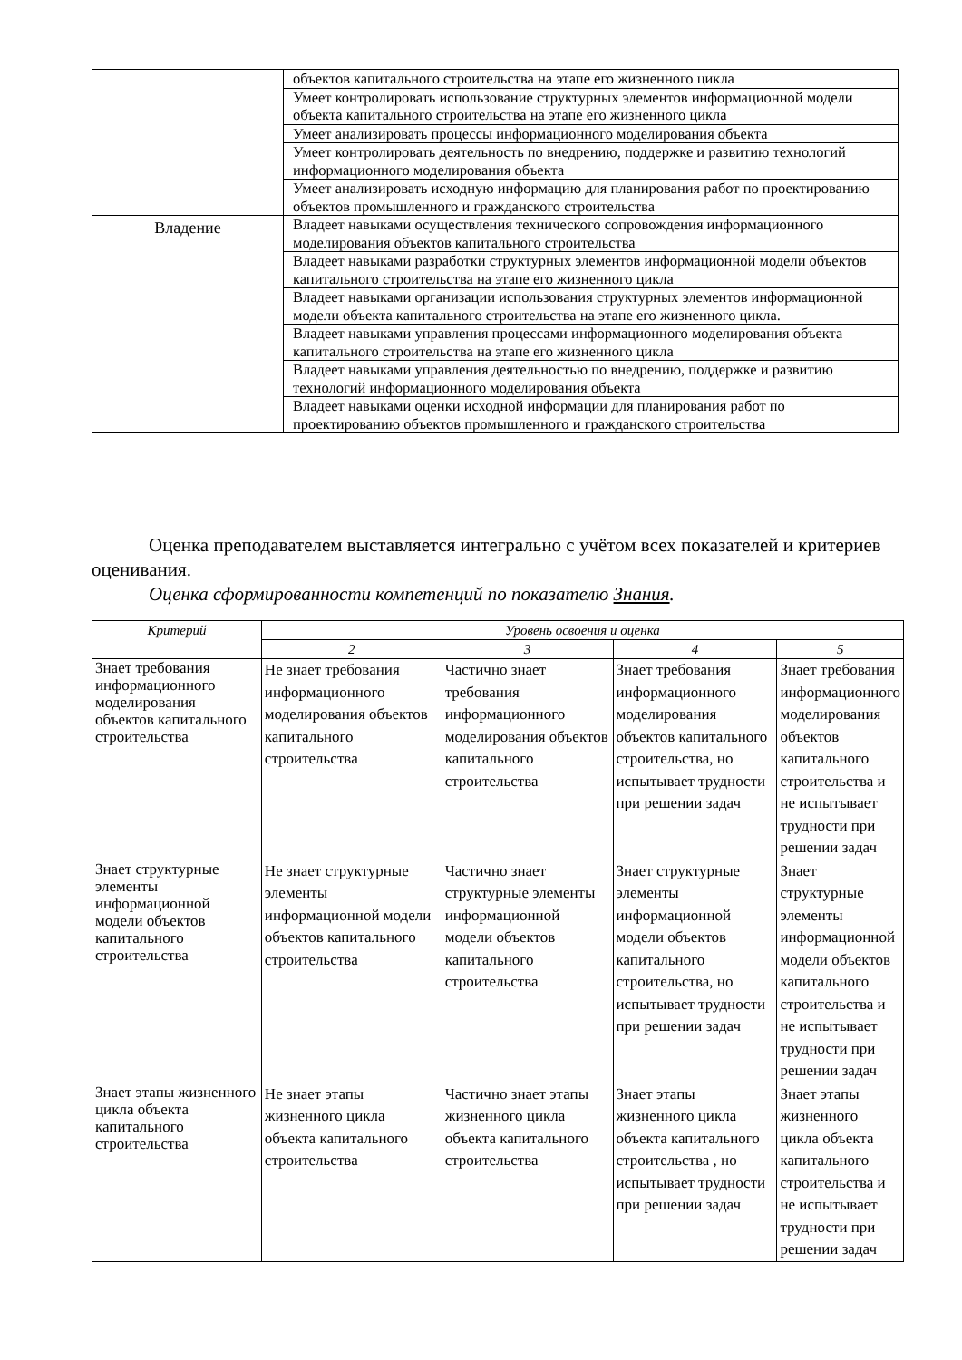| | объектов капитального строительства на этапе его жизненного цикла |
| | Умеет контролировать использование структурных элементов информационной модели объекта капитального строительства на этапе его жизненного цикла |
| | Умеет анализировать процессы информационного моделирования объекта |
| | Умеет контролировать деятельность по внедрению, поддержке и развитию технологий информационного моделирования объекта |
| | Умеет анализировать исходную информацию для планирования работ по проектированию объектов промышленного и гражданского строительства |
| Владение | Владеет навыками осуществления технического сопровождения информационного моделирования объектов капитального строительства |
| | Владеет навыками разработки структурных элементов информационной модели объектов капитального строительства на этапе его жизненного цикла |
| | Владеет навыками организации использования структурных элементов информационной модели объекта капитального строительства на этапе его жизненного цикла. |
| | Владеет навыками управления процессами информационного моделирования объекта капитального строительства на этапе его жизненного цикла |
| | Владеет навыками управления деятельностью по внедрению, поддержке и развитию технологий информационного моделирования объекта |
| | Владеет навыками оценки исходной информации для планирования работ по проектированию объектов промышленного и гражданского строительства |
Оценка преподавателем выставляется интегрально с учётом всех показателей и критериев оценивания.
Оценка сформированности компетенций по показателю Знания.
| Критерий | Уровень освоения и оценка | | | |
| --- | --- | --- | --- | --- |
| | 2 | 3 | 4 | 5 |
| Знает требования информационного моделирования объектов капитального строительства | Не знает требования информационного моделирования объектов капитального строительства | Частично знает требования информационного моделирования объектов капитального строительства | Знает требования информационного моделирования объектов капитального строительства, но испытывает трудности при решении задач | Знает требования информационного моделирования объектов капитального строительства и не испытывает трудности при решении задач |
| Знает структурные элементы информационной модели объектов капитального строительства | Не знает структурные элементы информационной модели объектов капитального строительства | Частично знает структурные элементы информационной модели объектов капитального строительства | Знает структурные элементы информационной модели объектов капитального строительства, но испытывает трудности при решении задач | Знает структурные элементы информационной модели объектов капитального строительства и не испытывает трудности при решении задач |
| Знает этапы жизненного цикла объекта капитального строительства | Не знает этапы жизненного цикла объекта капитального строительства | Частично знает этапы жизненного цикла объекта капитального строительства | Знает этапы жизненного цикла объекта капитального строительства , но испытывает трудности при решении задач | Знает этапы жизненного цикла объекта капитального строительства и не испытывает трудности при решении задач |